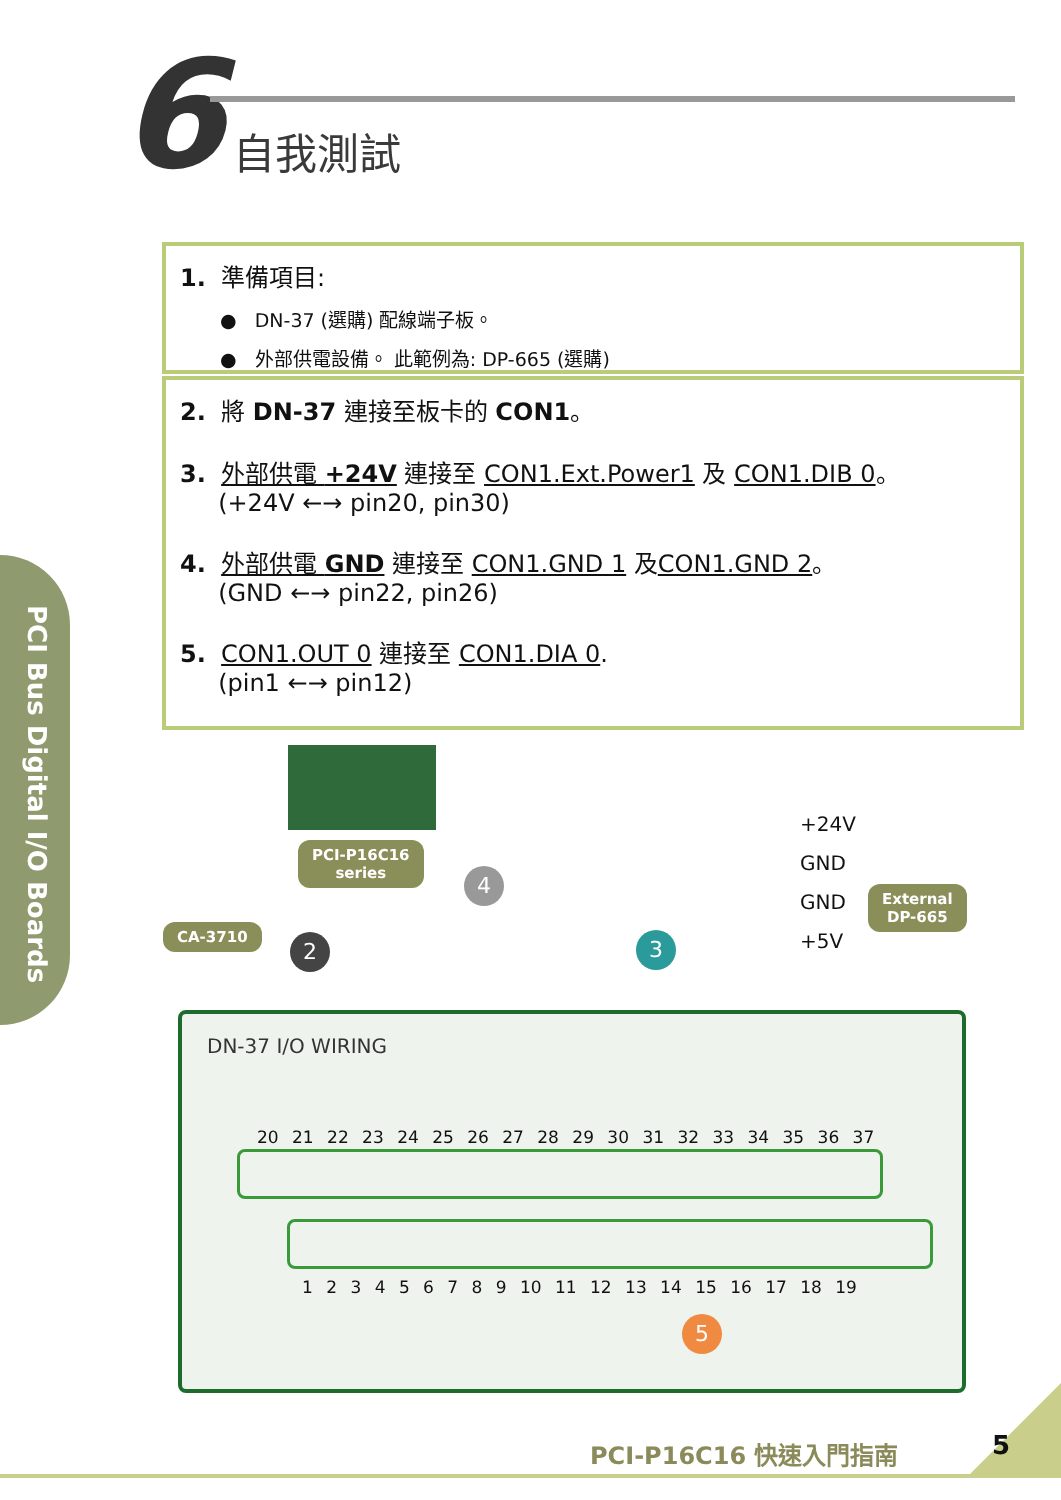6 自我測試
1. 準備項目:
● DN-37 (選購) 配線端子板。
● 外部供電設備。 此範例為: DP-665 (選購)
2. 將 DN-37 連接至板卡的 CON1。
3. 外部供電 +24V 連接至 CON1.Ext.Power1 及 CON1.DIB 0。
(+24V ←→ pin20, pin30)
4. 外部供電 GND 連接至 CON1.GND 1 及CON1.GND 2。
(GND ←→ pin22, pin26)
5. CON1.OUT 0 連接至 CON1.DIA 0.
(pin1 ←→ pin12)
PCI Bus Digital I/O Boards
PCI-P16C16
series
CA-3710
External
DP-665
+24V
GND
GND
+5V
2
4
3
DN-37 I/O WIRING
20 21 22 23 24 25 26 27 28 29 30 31 32 33 34 35 36 37
1 2 3 4 5 6 7 8 9 10 11 12 13 14 15 16 17 18 19
5
PCI-P16C16 快速入門指南 5